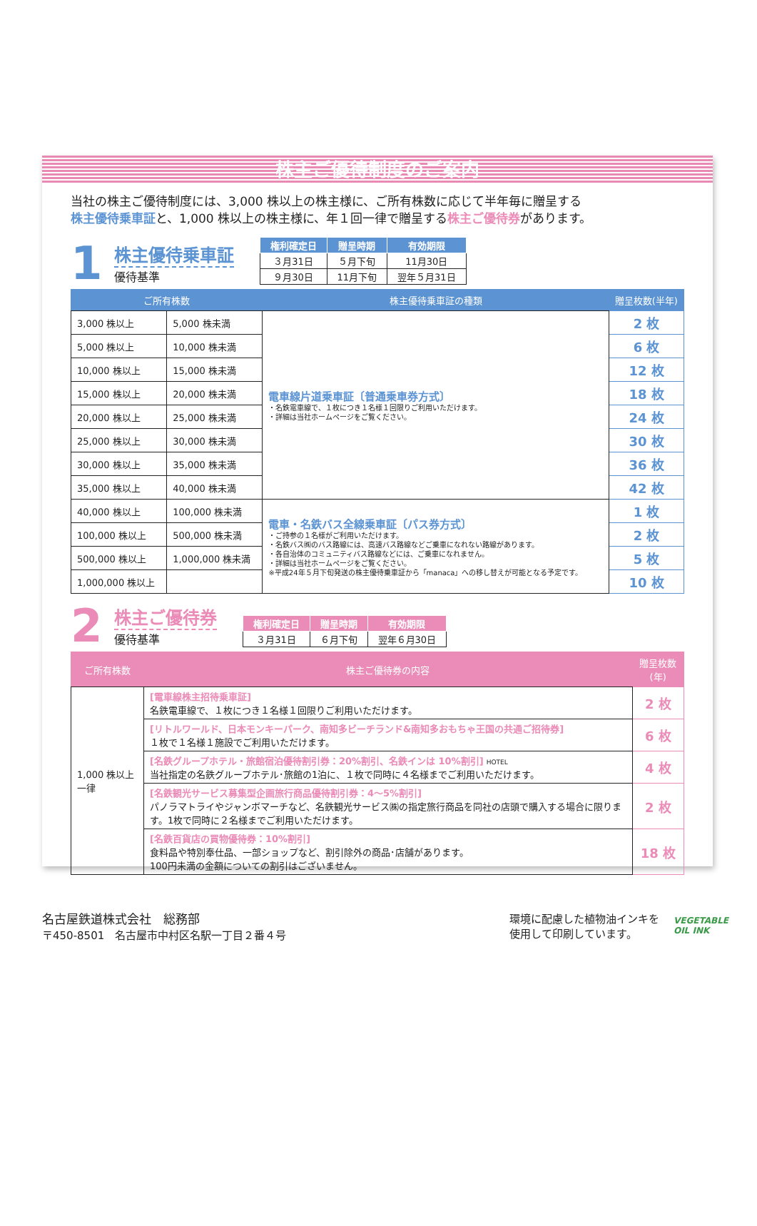株主ご優待制度のご案内
当社の株主ご優待制度には、3,000 株以上の株主様に、ご所有株数に応じて半年毎に贈呈する
株主優待乗車証と、1,000 株以上の株主様に、年１回一律で贈呈する株主ご優待券があります。
1
株主優待乗車証
優待基準
| 権利確定日 | 贈呈時期 | 有効期限 |
| --- | --- | --- |
| ３月31日 | ５月下旬 | 11月30日 |
| ９月30日 | 11月下旬 | 翌年５月31日 |
| ご所有株数 | | 株主優待乗車証の種類 | 贈呈枚数(半年) |
| --- | --- | --- | --- |
| 3,000 株以上 | 5,000 株未満 | 電車線片道乗車証〔普通乗車券方式〕 ・名鉄電車線で、１枚につき１名様１回限りご利用いただけます。 ・詳細は当社ホームページをご覧ください。 | 2 枚 |
| 5,000 株以上 | 10,000 株未満 | | 6 枚 |
| 10,000 株以上 | 15,000 株未満 | | 12 枚 |
| 15,000 株以上 | 20,000 株未満 | | 18 枚 |
| 20,000 株以上 | 25,000 株未満 | | 24 枚 |
| 25,000 株以上 | 30,000 株未満 | | 30 枚 |
| 30,000 株以上 | 35,000 株未満 | | 36 枚 |
| 35,000 株以上 | 40,000 株未満 | | 42 枚 |
| 40,000 株以上 | 100,000 株未満 | 電車・名鉄バス全線乗車証〔パス券方式〕 ・ご持参の１名様がご利用いただけます。 ・名鉄バス㈱のバス路線には、高速バス路線などご乗車になれない路線があります。 ・各自治体のコミュニティバス路線などには、ご乗車になれません。 ・詳細は当社ホームページをご覧ください。 ※平成24年５月下旬発送の株主優待乗車証から「manaca」への移し替えが可能となる予定です。 | 1 枚 |
| 100,000 株以上 | 500,000 株未満 | | 2 枚 |
| 500,000 株以上 | 1,000,000 株未満 | | 5 枚 |
| 1,000,000 株以上 | | | 10 枚 |
2
株主ご優待券
優待基準
| 権利確定日 | 贈呈時期 | 有効期限 |
| --- | --- | --- |
| ３月31日 | ６月下旬 | 翌年６月30日 |
| ご所有株数 | 株主ご優待券の内容 | 贈呈枚数(年) |
| --- | --- | --- |
| 1,000 株以上一律 | [電車線株主招待乗車証] 名鉄電車線で、１枚につき１名様１回限りご利用いただけます。 | 2 枚 |
| | [リトルワールド、日本モンキーパーク、南知多ビーチランド&南知多おもちゃ王国の共通ご招待券] １枚で１名様１施設でご利用いただけます。 | 6 枚 |
| | [名鉄グループホテル・旅館宿泊優待割引券：20%割引、名鉄インは 10%割引] HOTEL 当社指定の名鉄グループホテル･旅館の1泊に、１枚で同時に４名様までご利用いただけます。 | 4 枚 |
| | [名鉄観光サービス募集型企画旅行商品優待割引券：4～5%割引] パノラマトライやジャンボマーチなど、名鉄観光サービス㈱の指定旅行商品を同社の店頭で購入する場合に限ります。1枚で同時に２名様までご利用いただけます。 | 2 枚 |
| | [名鉄百貨店の買物優待券：10%割引] 食料品や特別奉仕品、一部ショップなど、割引除外の商品･店舗があります。 100円未満の金額についての割引はございません。 | 18 枚 |
名古屋鉄道株式会社　総務部
〒450-8501　名古屋市中村区名駅一丁目２番４号
環境に配慮した植物油インキを
使用して印刷しています。
VEGETABLE
OIL INK